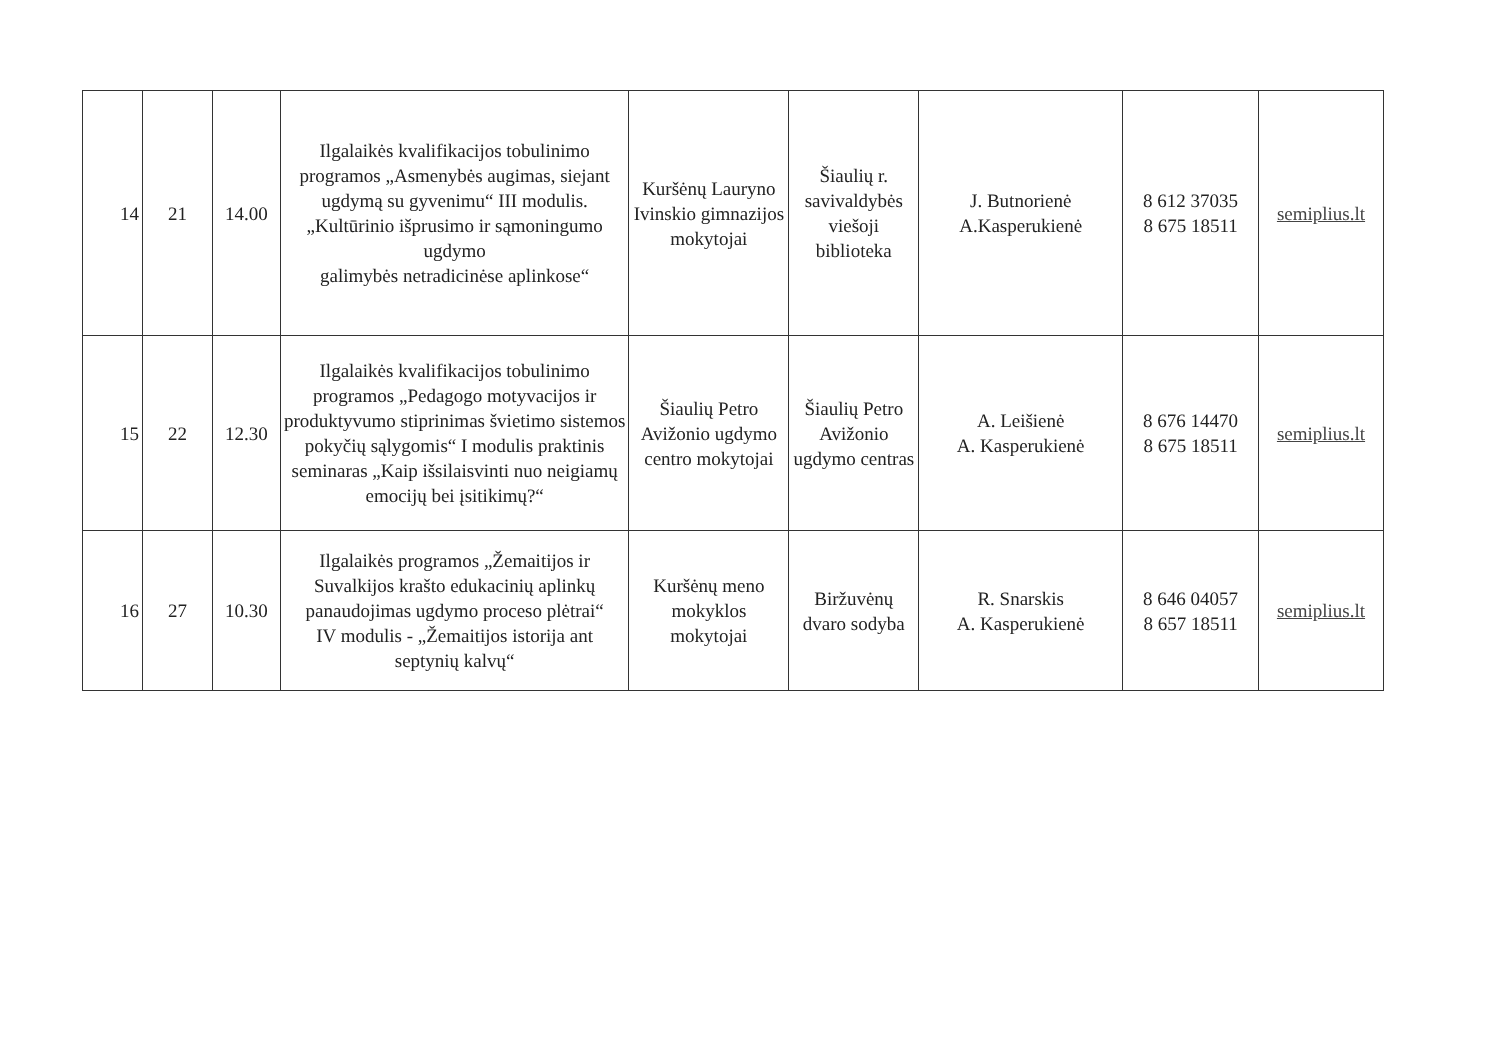| 14 | 21 | 14.00 | Ilgalaikės kvalifikacijos tobulinimo programos „Asmenybės augimas, siejant ugdymą su gyvenimu“ III modulis. „Kultūrinio išprusimo ir sąmoningumo ugdymo galimybės netradicinėse aplinkose“ | Kuršėnų Lauryno Ivinskio gimnazijos mokytojai | Šiaulių r. savivaldybės viešoji biblioteka | J. Butnorienė A.Kasperukienė | 8 612 37035 8 675 18511 | semiplius.lt |
| 15 | 22 | 12.30 | Ilgalaikės kvalifikacijos tobulinimo programos „Pedagogo motyvacijos ir produktyvumo stiprinimas švietimo sistemos pokyčių sąlygomis“ I modulis praktinis seminaras „Kaip išsilaisvinti nuo neigiamų emocijų bei įsitikimų?“ | Šiaulių Petro Avižonio ugdymo centro mokytojai | Šiaulių Petro Avižonio ugdymo centras | A. Leišienė A. Kasperukienė | 8 676 14470 8 675 18511 | semiplius.lt |
| 16 | 27 | 10.30 | Ilgalaikės programos „Žemaitijos ir Suvalkijos krašto edukacinių aplinkų panaudojimas ugdymo proceso plėtrai“ IV modulis - „Žemaitijos istorija ant septynių kalvų“ | Kuršėnų meno mokyklos mokytojai | Biržuvėnų dvaro sodyba | R. Snarskis A. Kasperukienė | 8 646 04057 8 657 18511 | semiplius.lt |